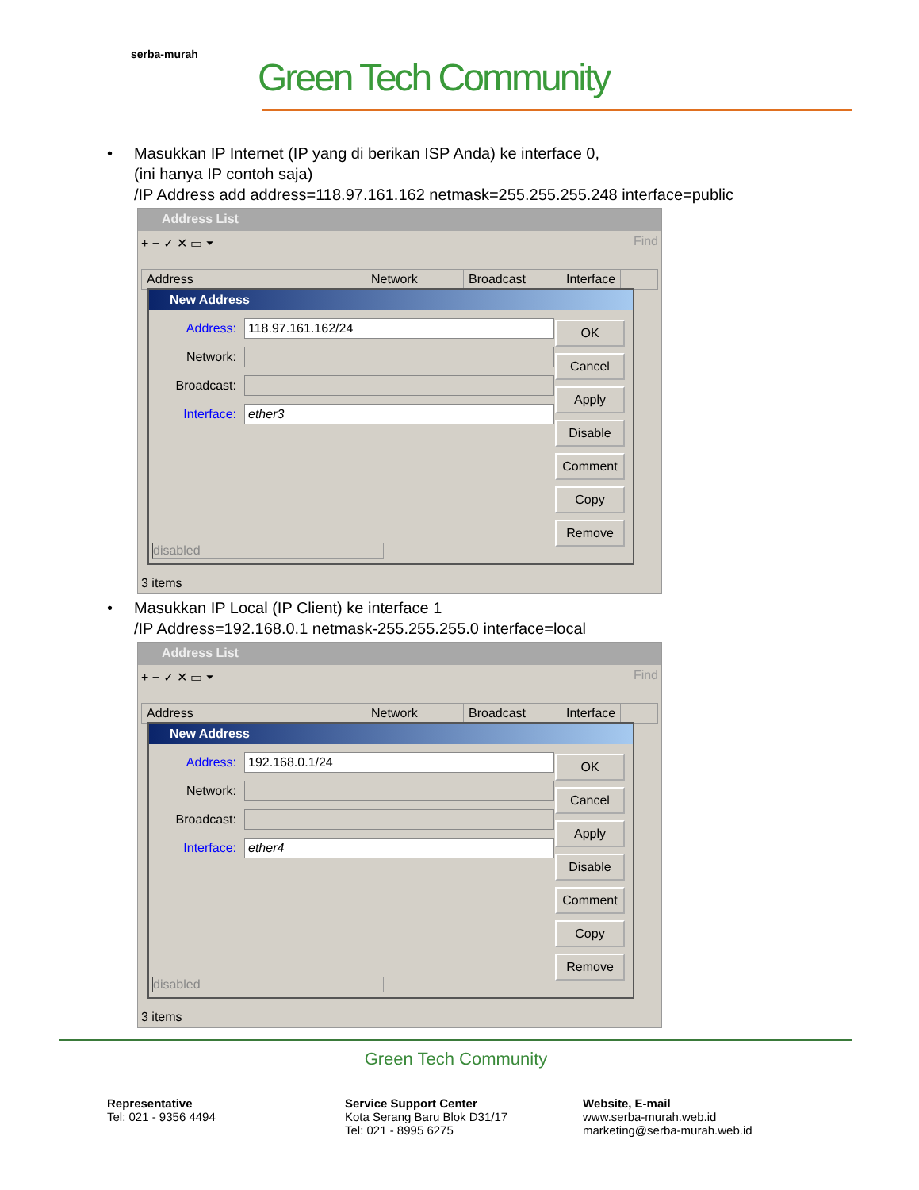serba-murah
Green Tech Community
• Masukkan IP Internet (IP yang di berikan ISP Anda) ke interface 0,
(ini hanya IP contoh saja)
/IP Address add address=118.97.161.162 netmask=255.255.255.248 interface=public
Address List
+ − ✓ ✕ ▭ ⏷ Find
Address Network Broadcast Interface
New Address
Address:
118.97.161.162/24
Network:
Broadcast:
Interface:
ether3
OK
Cancel
Apply
Disable
Comment
Copy
Remove
disabled
3 items
• Masukkan IP Local (IP Client) ke interface 1
/IP Address=192.168.0.1 netmask-255.255.255.0 interface=local
Address List
+ − ✓ ✕ ▭ ⏷ Find
Address Network Broadcast Interface
New Address
Address:
192.168.0.1/24
Network:
Broadcast:
Interface:
ether4
OK
Cancel
Apply
Disable
Comment
Copy
Remove
disabled
3 items
Green Tech Community
Representative
Tel: 021 - 9356 4494
Service Support Center
Kota Serang Baru Blok D31/17
Tel: 021 - 8995 6275
Website, E-mail
www.serba-murah.web.id
marketing@serba-murah.web.id